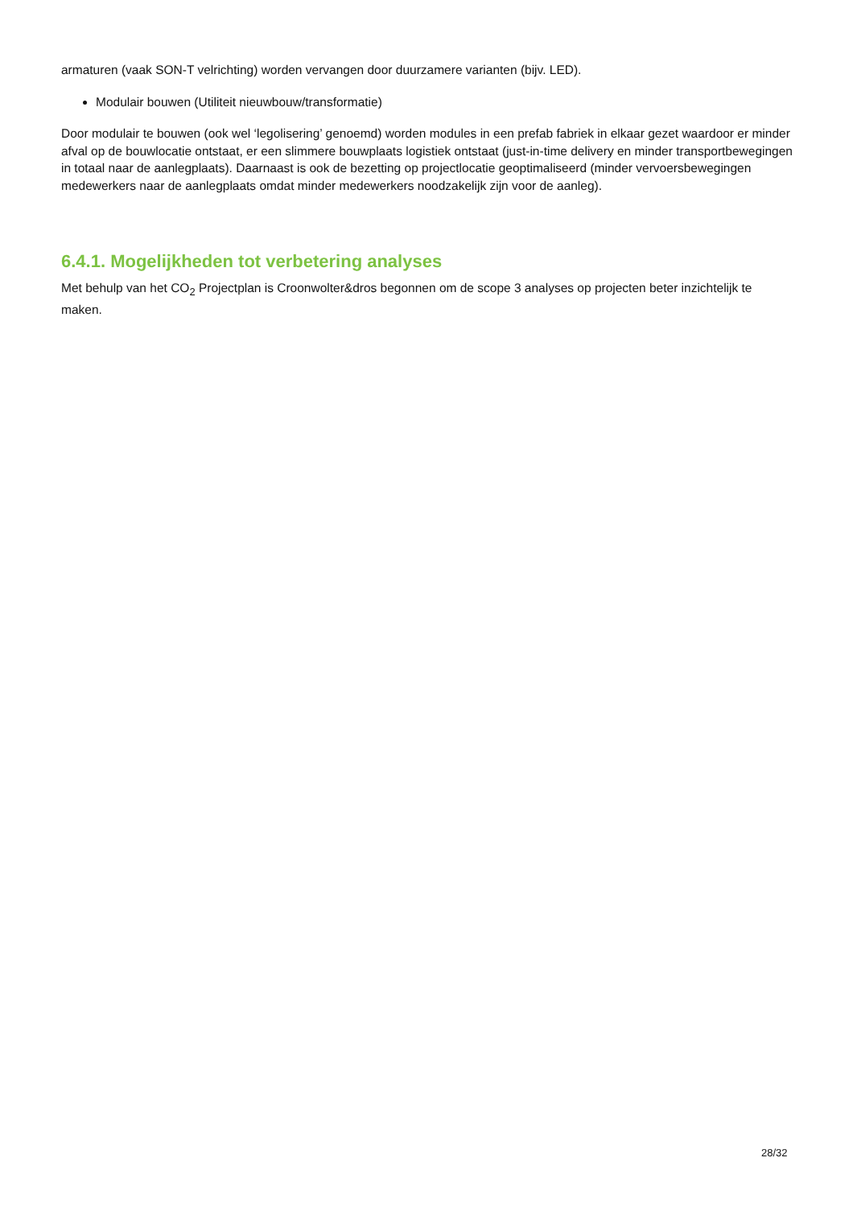armaturen (vaak SON-T velrichting) worden vervangen door duurzamere varianten (bijv. LED).
Modulair bouwen (Utiliteit nieuwbouw/transformatie)
Door modulair te bouwen (ook wel ‘legolisering’ genoemd) worden modules in een prefab fabriek in elkaar gezet waardoor er minder afval op de bouwlocatie ontstaat, er een slimmere bouwplaats logistiek ontstaat (just-in-time delivery en minder transportbewegingen in totaal naar de aanlegplaats). Daarnaast is ook de bezetting op projectlocatie geoptimaliseerd (minder vervoersbewegingen medewerkers naar de aanlegplaats omdat minder medewerkers noodzakelijk zijn voor de aanleg).
6.4.1. Mogelijkheden tot verbetering analyses
Met behulp van het CO<sub>2</sub> Projectplan is Croonwolter&dros begonnen om de scope 3 analyses op projecten beter inzichtelijk te maken.
28/32